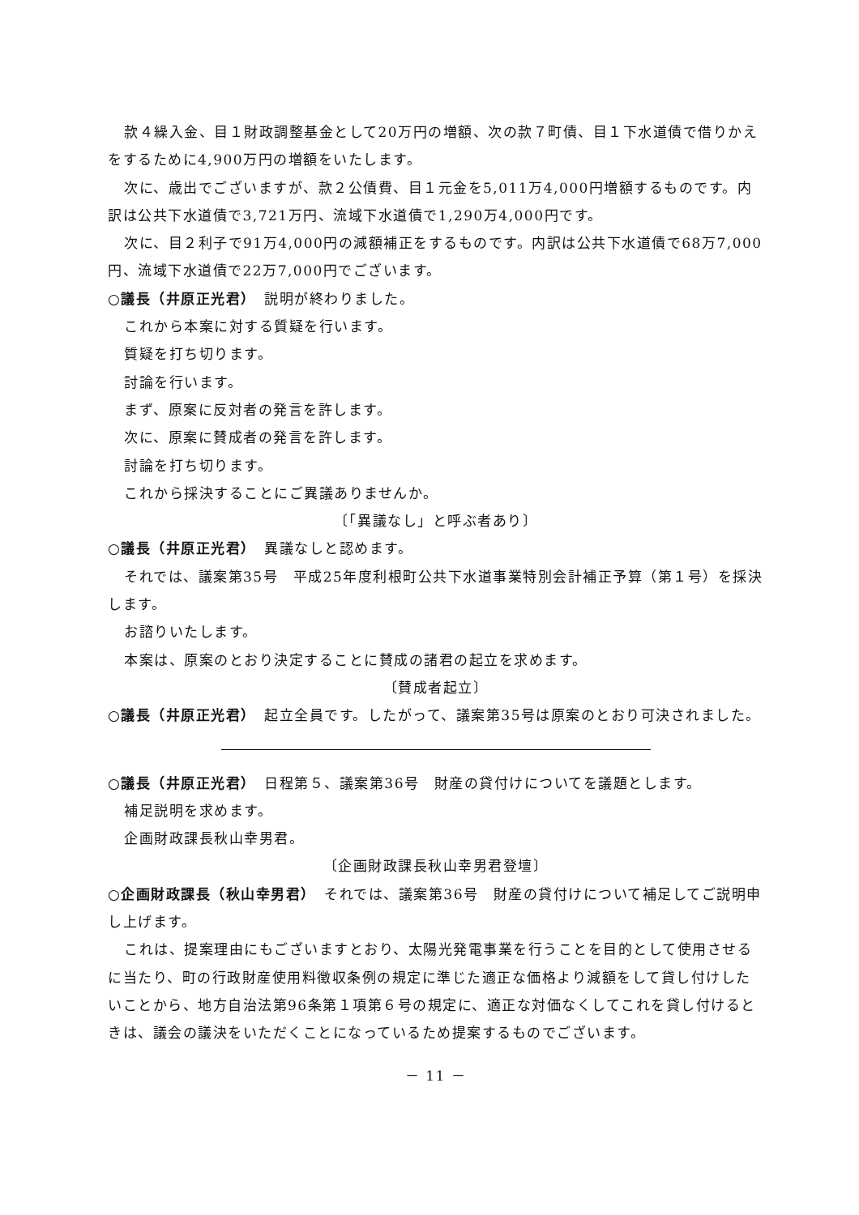款４繰入金、目１財政調整基金として20万円の増額、次の款７町債、目１下水道債で借りかえをするために4,900万円の増額をいたします。
次に、歳出でございますが、款２公債費、目１元金を5,011万4,000円増額するものです。内訳は公共下水道債で3,721万円、流域下水道債で1,290万4,000円です。
次に、目２利子で91万4,000円の減額補正をするものです。内訳は公共下水道債で68万7,000円、流域下水道債で22万7,000円でございます。
○議長（井原正光君）　説明が終わりました。
これから本案に対する質疑を行います。
質疑を打ち切ります。
討論を行います。
まず、原案に反対者の発言を許します。
次に、原案に賛成者の発言を許します。
討論を打ち切ります。
これから採決することにご異議ありませんか。
〔「異議なし」と呼ぶ者あり〕
○議長（井原正光君）　異議なしと認めます。
それでは、議案第35号　平成25年度利根町公共下水道事業特別会計補正予算（第１号）を採決します。
お諮りいたします。
本案は、原案のとおり決定することに賛成の諸君の起立を求めます。
〔賛成者起立〕
○議長（井原正光君）　起立全員です。したがって、議案第35号は原案のとおり可決されました。
○議長（井原正光君）　日程第５、議案第36号　財産の貸付けについてを議題とします。
補足説明を求めます。
企画財政課長秋山幸男君。
〔企画財政課長秋山幸男君登壇〕
○企画財政課長（秋山幸男君）　それでは、議案第36号　財産の貸付けについて補足してご説明申し上げます。
これは、提案理由にもございますとおり、太陽光発電事業を行うことを目的として使用させるに当たり、町の行政財産使用料徴収条例の規定に準じた適正な価格より減額をして貸し付けしたいことから、地方自治法第96条第１項第６号の規定に、適正な対価なくしてこれを貸し付けるときは、議会の議決をいただくことになっているため提案するものでございます。
－ 11 －